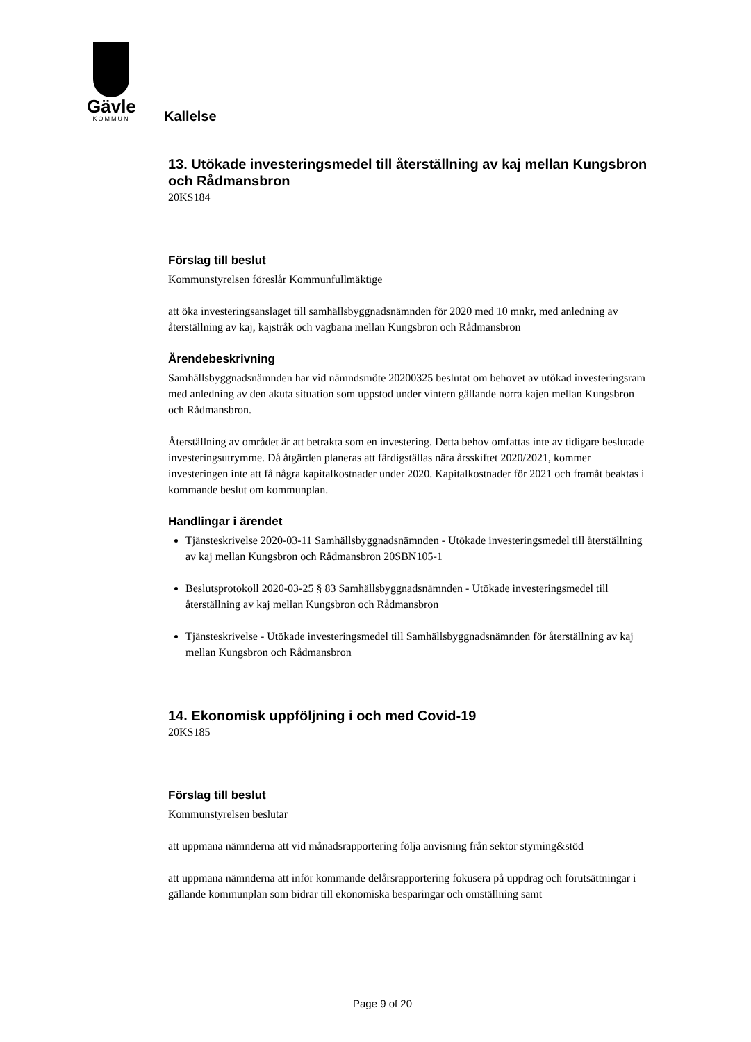Gävle
KOMMUN
Kallelse
13. Utökade investeringsmedel till återställning av kaj mellan Kungsbron och Rådmansbron
20KS184
Förslag till beslut
Kommunstyrelsen föreslår Kommunfullmäktige
att öka investeringsanslaget till samhällsbyggnadsnämnden för 2020 med 10 mnkr, med anledning av återställning av kaj, kajstråk och vägbana mellan Kungsbron och Rådmansbron
Ärendebeskrivning
Samhällsbyggnadsnämnden har vid nämndsmöte 20200325 beslutat om behovet av utökad investeringsram med anledning av den akuta situation som uppstod under vintern gällande norra kajen mellan Kungsbron och Rådmansbron.
Återställning av området är att betrakta som en investering. Detta behov omfattas inte av tidigare beslutade investeringsutrymme. Då åtgärden planeras att färdigställas nära årsskiftet 2020/2021, kommer investeringen inte att få några kapitalkostnader under 2020. Kapitalkostnader för 2021 och framåt beaktas i kommande beslut om kommunplan.
Handlingar i ärendet
Tjänsteskrivelse 2020-03-11 Samhällsbyggnadsnämnden - Utökade investeringsmedel till återställning av kaj mellan Kungsbron och Rådmansbron 20SBN105-1
Beslutsprotokoll 2020-03-25 § 83 Samhällsbyggnadsnämnden - Utökade investeringsmedel till återställning av kaj mellan Kungsbron och Rådmansbron
Tjänsteskrivelse - Utökade investeringsmedel till Samhällsbyggnadsnämnden för återställning av kaj mellan Kungsbron och Rådmansbron
14. Ekonomisk uppföljning i och med Covid-19
20KS185
Förslag till beslut
Kommunstyrelsen beslutar
att uppmana nämnderna att vid månadsrapportering följa anvisning från sektor styrning&stöd
att uppmana nämnderna att inför kommande delårsrapportering fokusera på uppdrag och förutsättningar i gällande kommunplan som bidrar till ekonomiska besparingar och omställning samt
Page 9 of 20